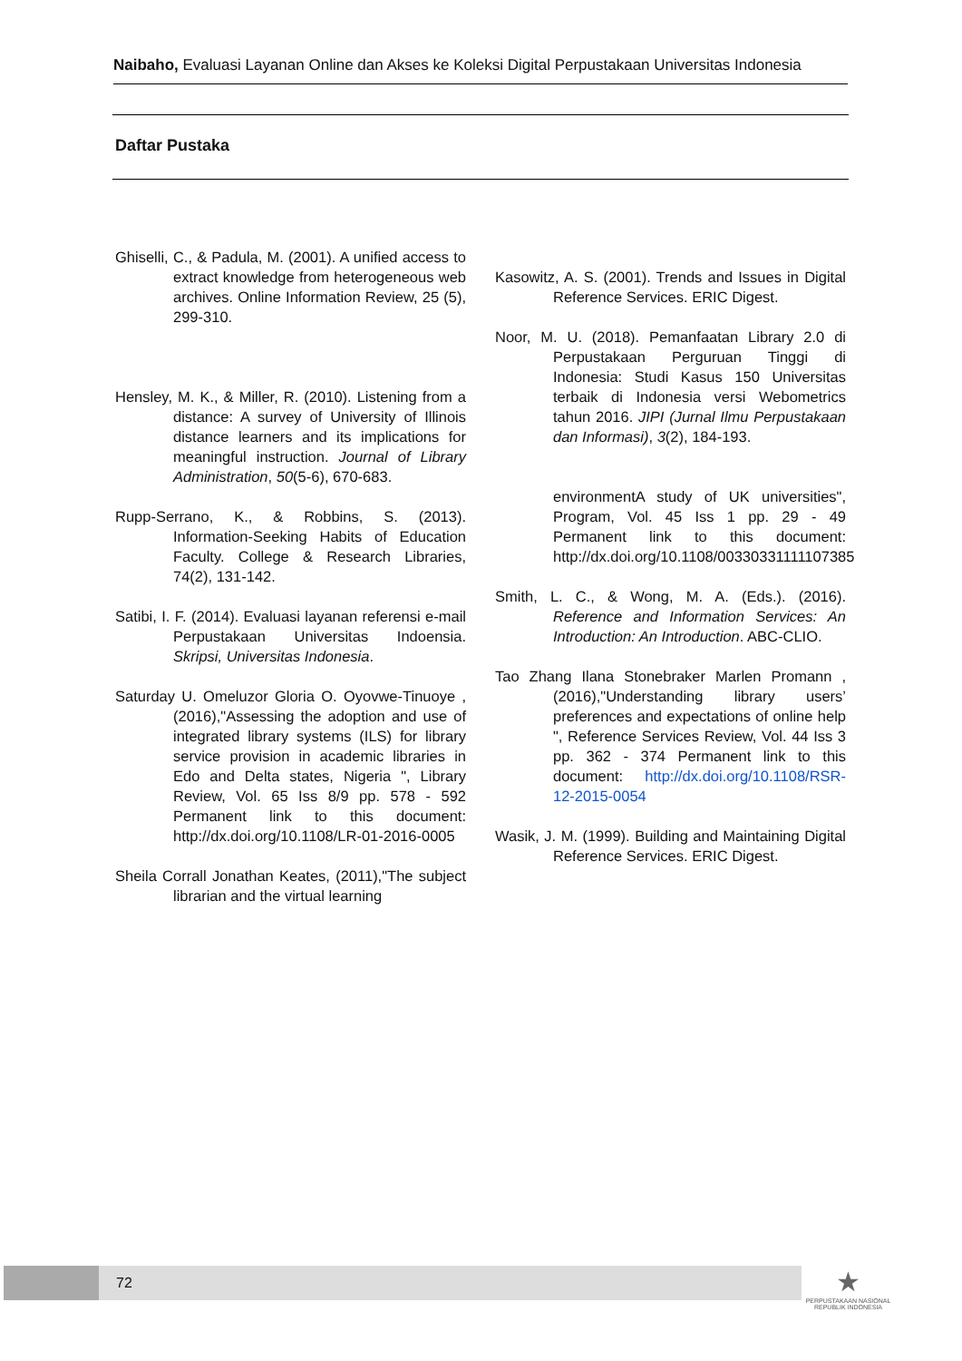Naibaho, Evaluasi Layanan Online dan Akses ke Koleksi Digital Perpustakaan Universitas Indonesia
Daftar Pustaka
Ghiselli, C., & Padula, M. (2001). A unified access to extract knowledge from heterogeneous web archives. Online Information Review, 25 (5), 299-310.
Hensley, M. K., & Miller, R. (2010). Listening from a distance: A survey of University of Illinois distance learners and its implications for meaningful instruction. Journal of Library Administration, 50(5-6), 670-683.
Rupp-Serrano, K., & Robbins, S. (2013). Information-Seeking Habits of Education Faculty. College & Research Libraries, 74(2), 131-142.
Satibi, I. F. (2014). Evaluasi layanan referensi e-mail Perpustakaan Universitas Indoensia. Skripsi, Universitas Indonesia.
Saturday U. Omeluzor Gloria O. Oyovwe-Tinuoye , (2016),"Assessing the adoption and use of integrated library systems (ILS) for library service provision in academic libraries in Edo and Delta states, Nigeria ", Library Review, Vol. 65 Iss 8/9 pp. 578 - 592 Permanent link to this document: http://dx.doi.org/10.1108/LR-01-2016-0005
Sheila Corrall Jonathan Keates, (2011),"The subject librarian and the virtual learning
Kasowitz, A. S. (2001). Trends and Issues in Digital Reference Services. ERIC Digest.
Noor, M. U. (2018). Pemanfaatan Library 2.0 di Perpustakaan Perguruan Tinggi di Indonesia: Studi Kasus 150 Universitas terbaik di Indonesia versi Webometrics tahun 2016. JIPI (Jurnal Ilmu Perpustakaan dan Informasi), 3(2), 184-193.
environmentA study of UK universities", Program, Vol. 45 Iss 1 pp. 29 - 49 Permanent link to this document: http://dx.doi.org/10.1108/00330331111107385
Smith, L. C., & Wong, M. A. (Eds.). (2016). Reference and Information Services: An Introduction: An Introduction. ABC-CLIO.
Tao Zhang Ilana Stonebraker Marlen Promann , (2016),"Understanding library users’ preferences and expectations of online help ", Reference Services Review, Vol. 44 Iss 3 pp. 362 - 374 Permanent link to this document: http://dx.doi.org/10.1108/RSR-12-2015-0054
Wasik, J. M. (1999). Building and Maintaining Digital Reference Services. ERIC Digest.
72
★
PERPUSTAKAAN NASIONAL
REPUBLIK INDONESIA